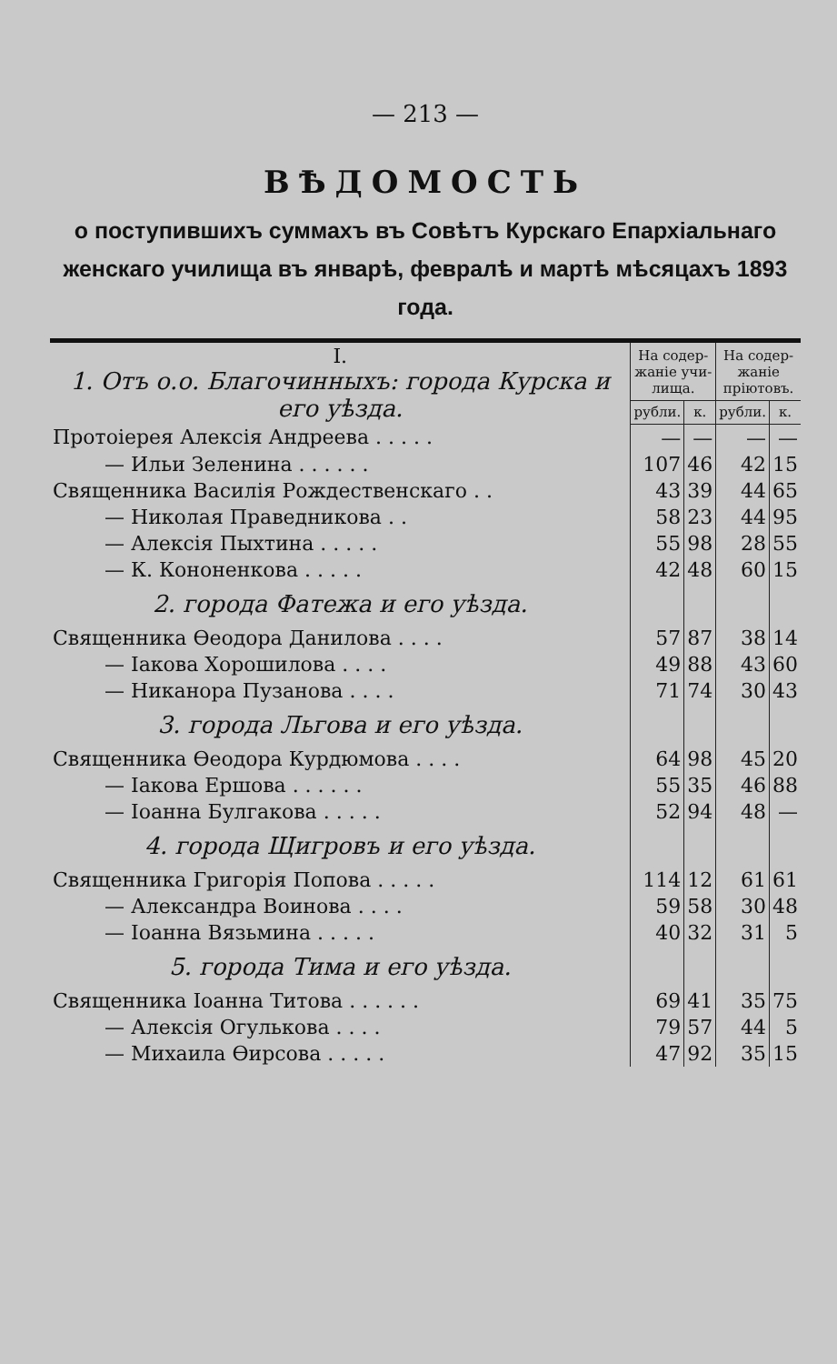— 213 —
ВѢДОМОСТЬ
о поступившихъ суммахъ въ Совѣтъ Курскаго Епархіальнаго женскаго училища въ январѣ, февралѣ и мартѣ мѣсяцахъ 1893 года.
| I. 1. Отъ о.о. Благочинныхъ: города Курска и его уѣзда. | На содер-жаніе учи-лища. | | На содер-жаніе пріютовъ. | |
| | рубли. | к. | рубли. | к. |
| Протоіерея Алексія Андреева . . . . . | — | — | — | — |
| — Ильи Зеленина . . . . . . | 107 | 46 | 42 | 15 |
| Священника Василія Рождественскаго . . | 43 | 39 | 44 | 65 |
| — Николая Праведникова . . | 58 | 23 | 44 | 95 |
| — Алексія Пыхтина . . . . . | 55 | 98 | 28 | 55 |
| — К. Кононенкова . . . . . | 42 | 48 | 60 | 15 |
| 2. города Фатежа и его уѣзда. | | | | |
| Священника Ѳеодора Данилова . . . . | 57 | 87 | 38 | 14 |
| — Іакова Хорошилова . . . . | 49 | 88 | 43 | 60 |
| — Никанора Пузанова . . . . | 71 | 74 | 30 | 43 |
| 3. города Льгова и его уѣзда. | | | | |
| Священника Ѳеодора Курдюмова . . . . | 64 | 98 | 45 | 20 |
| — Іакова Ершова . . . . . . | 55 | 35 | 46 | 88 |
| — Іоанна Булгакова . . . . . | 52 | 94 | 48 | — |
| 4. города Щигровъ и его уѣзда. | | | | |
| Священника Григорія Попова . . . . . | 114 | 12 | 61 | 61 |
| — Александра Воинова . . . . | 59 | 58 | 30 | 48 |
| — Іоанна Вязьмина . . . . . | 40 | 32 | 31 | 5 |
| 5. города Тима и его уѣзда. | | | | |
| Священника Іоанна Титова . . . . . . | 69 | 41 | 35 | 75 |
| — Алексія Огулькова . . . . | 79 | 57 | 44 | 5 |
| — Михаила Ѳирсова . . . . . | 47 | 92 | 35 | 15 |